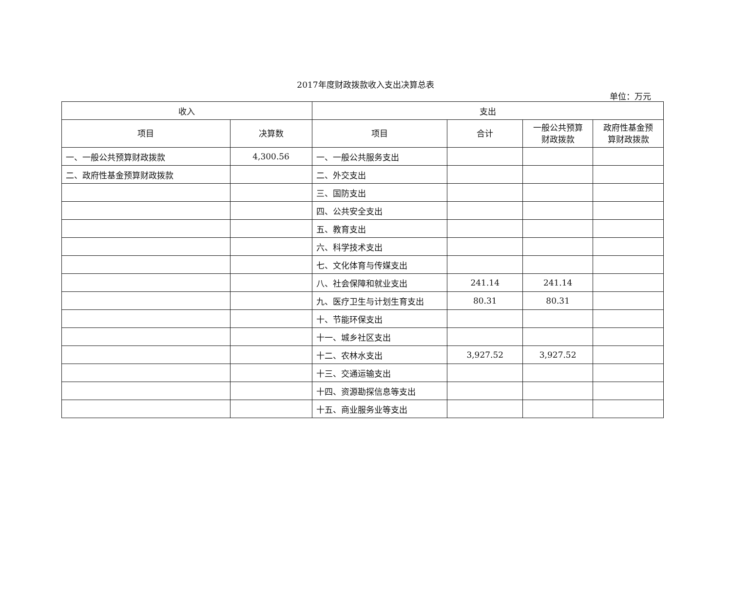2017年度财政拨款收入支出决算总表
单位：万元
| 收入 | | 支出 | | | |
| --- | --- | --- | --- | --- | --- |
| 项目 | 决算数 | 项目 | 合计 | 一般公共预算 财政拨款 | 政府性基金预 算财政拨款 |
| 一、一般公共预算财政拨款 | 4,300.56 | 一、一般公共服务支出 | | | |
| 二、政府性基金预算财政拨款 | | 二、外交支出 | | | |
| | | 三、国防支出 | | | |
| | | 四、公共安全支出 | | | |
| | | 五、教育支出 | | | |
| | | 六、科学技术支出 | | | |
| | | 七、文化体育与传媒支出 | | | |
| | | 八、社会保障和就业支出 | 241.14 | 241.14 | |
| | | 九、医疗卫生与计划生育支出 | 80.31 | 80.31 | |
| | | 十、节能环保支出 | | | |
| | | 十一、城乡社区支出 | | | |
| | | 十二、农林水支出 | 3,927.52 | 3,927.52 | |
| | | 十三、交通运输支出 | | | |
| | | 十四、资源勘探信息等支出 | | | |
| | | 十五、商业服务业等支出 | | | |